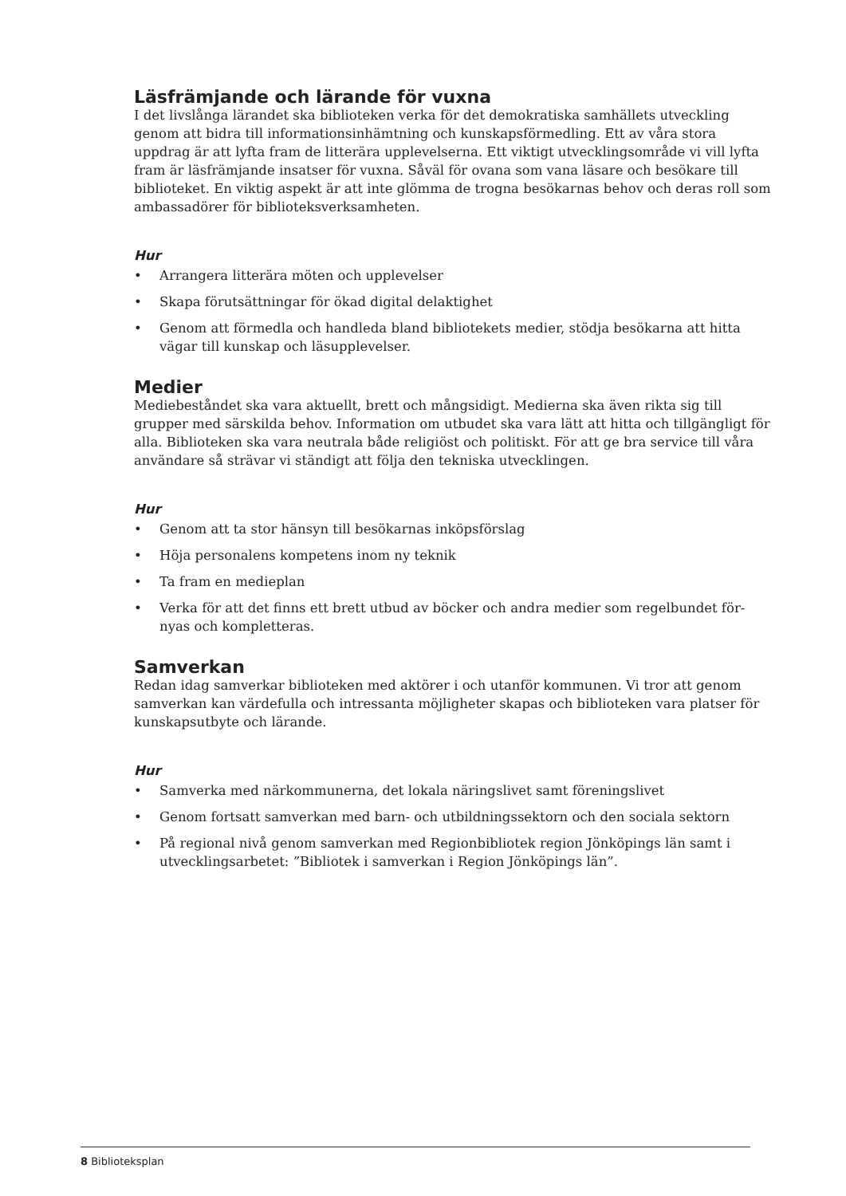Läsfrämjande och lärande för vuxna
I det livslånga lärandet ska biblioteken verka för det demokratiska samhällets utveckling genom att bidra till informationsinhämtning och kunskapsförmedling. Ett av våra stora uppdrag är att lyfta fram de litterära upplevelserna. Ett viktigt utvecklingsområde vi vill lyfta fram är läsfrämjande insatser för vuxna. Såväl för ovana som vana läsare och besökare till biblioteket. En viktig aspekt är att inte glömma de trogna besökarnas behov och deras roll som ambassadörer för biblioteksverksamheten.
Hur
• Arrangera litterära möten och upplevelser
• Skapa förutsättningar för ökad digital delaktighet
• Genom att förmedla och handleda bland bibliotekets medier, stödja besökarna att hitta vägar till kunskap och läsupplevelser.
Medier
Mediebeståndet ska vara aktuellt, brett och mångsidigt. Medierna ska även rikta sig till grupper med särskilda behov. Information om utbudet ska vara lätt att hitta och tillgängligt för alla. Biblioteken ska vara neutrala både religiöst och politiskt. För att ge bra service till våra användare så strävar vi ständigt att följa den tekniska utvecklingen.
Hur
• Genom att ta stor hänsyn till besökarnas inköpsförslag
• Höja personalens kompetens inom ny teknik
• Ta fram en medieplan
• Verka för att det finns ett brett utbud av böcker och andra medier som regelbundet för-nyas och kompletteras.
Samverkan
Redan idag samverkar biblioteken med aktörer i och utanför kommunen. Vi tror att genom samverkan kan värdefulla och intressanta möjligheter skapas och biblioteken vara platser för kunskapsutbyte och lärande.
Hur
• Samverka med närkommunerna, det lokala näringslivet samt föreningslivet
• Genom fortsatt samverkan med barn- och utbildningssektorn och den sociala sektorn
• På regional nivå genom samverkan med Regionbibliotek region Jönköpings län samt i utvecklingsarbetet: ”Bibliotek i samverkan i Region Jönköpings län”.
8 Biblioteksplan